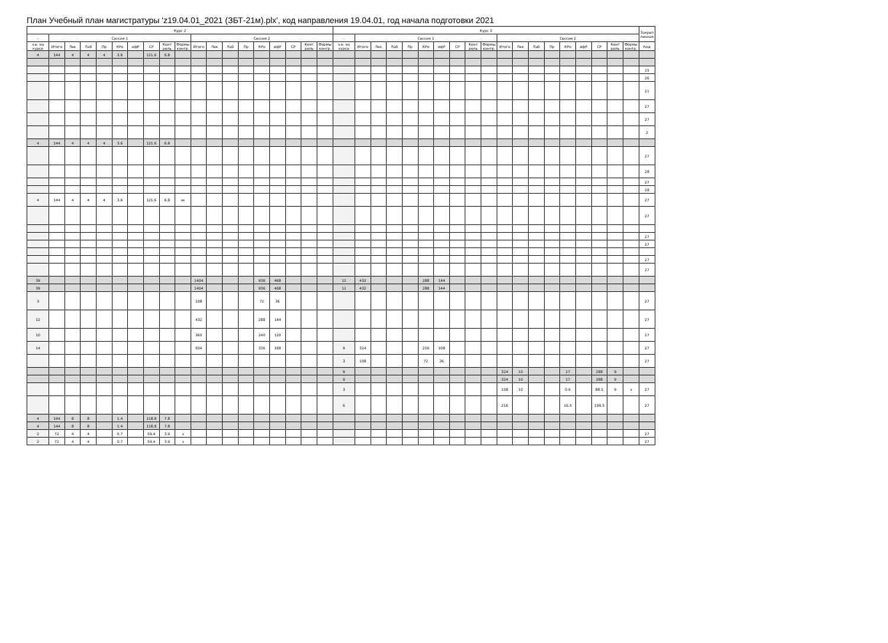План Учебный план магистратуры 'z19.04.01_2021 (ЗБТ-21м).plx', код направления 19.04.01, год начала подготовки 2021
| Курс 2 | | | | | | | | | | | | | | | | | | | Курс 3 | | | | | | | | | | | | | | | | | | | Закреп ленная |
| --- | --- | --- | --- | --- | --- | --- | --- | --- | --- | --- | --- | --- | --- | --- | --- | --- | --- | --- | --- | --- | --- | --- | --- | --- | --- | --- | --- | --- | --- | --- | --- | --- | --- | --- | --- | --- | --- | --- |
| - | Сессия 1 | | | | | | | | | Сессия 2 | | | | | | | | | - | Сессия 1 | | | | | | | | | Сессия 2 | | | | | | | | | |
| з.е. на курсе | Итого | Лек | Лаб | Пр | КРо | ифР | СР | Конт роль | Формы контр. | Итого | Лек | Лаб | Пр | КРо | ифР | СР | Конт роль | Формы контр. | з.е. на курсе | Итого | Лек | Лаб | Пр | КРо | ифР | СР | Конт роль | Формы контр. | Итого | Лек | Лаб | Пр | КРо | ифР | СР | Конт роль | Формы контр. | Код |
| 4 | 144 | 4 | 4 | 4 | 3.6 | | 121.6 | 6.8 | | | | | | | | | | | | | | | | | | | | | | | | | | | | | | |
| | | | | | | | | | | | | | | | | | | | | | | | | | | | | | | | | | | | | | | 15 |
| | | | | | | | | | | | | | | | | | | | | | | | | | | | | | | | | | | | | | | 26 |
| | | | | | | | | | | | | | | | | | | | | | | | | | | | | | | | | | | | | | | 21 |
| | | | | | | | | | | | | | | | | | | | | | | | | | | | | | | | | | | | | | | 27 |
| | | | | | | | | | | | | | | | | | | | | | | | | | | | | | | | | | | | | | | 27 |
| | | | | | | | | | | | | | | | | | | | | | | | | | | | | | | | | | | | | | | 2 |
| 4 | 144 | 4 | 4 | 4 | 3.6 | | 121.6 | 6.8 | | | | | | | | | | | | | | | | | | | | | | | | | | | | | | |
| | | | | | | | | | | | | | | | | | | | | | | | | | | | | | | | | | | | | | | 27 |
| | | | | | | | | | | | | | | | | | | | | | | | | | | | | | | | | | | | | | | 28 |
| | | | | | | | | | | | | | | | | | | | | | | | | | | | | | | | | | | | | | | 27 |
| | | | | | | | | | | | | | | | | | | | | | | | | | | | | | | | | | | | | | | 28 |
| 4 | 144 | 4 | 4 | 4 | 3.6 | | 121.6 | 6.8 | эк | | | | | | | | | | | | | | | | | | | | | | | | | | | | | 27 |
| | | | | | | | | | | | | | | | | | | | | | | | | | | | | | | | | | | | | | | 27 |
| | | | | | | | | | | | | | | | | | | | | | | | | | | | | | | | | | | | | | | 27 |
| | | | | | | | | | | | | | | | | | | | | | | | | | | | | | | | | | | | | | | 27 |
| | | | | | | | | | | | | | | | | | | | | | | | | | | | | | | | | | | | | | | 27 |
| | | | | | | | | | | | | | | | | | | | | | | | | | | | | | | | | | | | | | | 27 |
| 39 | | | | | | | | | | 1404 | | | | 936 | 468 | | | | 12 | 432 | | | | 288 | 144 | | | | | | | | | | | | | |
| 39 | | | | | | | | | | 1404 | | | | 936 | 468 | | | | 12 | 432 | | | | 288 | 144 | | | | | | | | | | | | | |
| 3 | | | | | | | | | | 108 | | | | 72 | 36 | | | | | | | | | | | | | | | | | | | | | | | 27 |
| 12 | | | | | | | | | | 432 | | | | 288 | 144 | | | | | | | | | | | | | | | | | | | | | | | 27 |
| 10 | | | | | | | | | | 360 | | | | 240 | 120 | | | | | | | | | | | | | | | | | | | | | | | 27 |
| 14 | | | | | | | | | | 504 | | | | 336 | 168 | | | | 9 | 324 | | | | 216 | 108 | | | | | | | | | | | | | 27 |
| | | | | | | | | | | | | | | | | | | | 3 | 108 | | | | 72 | 36 | | | | | | | | | | | | | 27 |
| | | | | | | | | | | | | | | | | | | | 9 | | | | | | | | | | 324 | 10 | | | 17 | | 288 | 9 | | |
| | | | | | | | | | | | | | | | | | | | 9 | | | | | | | | | | 324 | 10 | | | 17 | | 288 | 9 | | |
| | | | | | | | | | | | | | | | | | | | 3 | | | | | | | | | | 108 | 10 | | | 0.5 | | 88.5 | 9 | э | 27 |
| | | | | | | | | | | | | | | | | | | | 6 | | | | | | | | | | 216 | | | | 16.5 | | 199.5 | | | 27 |
| 4 | 144 | 8 | 8 | | 1.4 | | 118.8 | 7.8 | | | | | | | | | | | | | | | | | | | | | | | | | | | | | | |
| 4 | 144 | 8 | 8 | | 1.4 | | 118.8 | 7.8 | | | | | | | | | | | | | | | | | | | | | | | | | | | | | | |
| 2 | 72 | 4 | 4 | | 0.7 | | 59.4 | 3.9 | з | | | | | | | | | | | | | | | | | | | | | | | | | | | | | 27 |
| 2 | 72 | 4 | 4 | | 0.7 | | 59.4 | 3.9 | з | | | | | | | | | | | | | | | | | | | | | | | | | | | | | 27 |